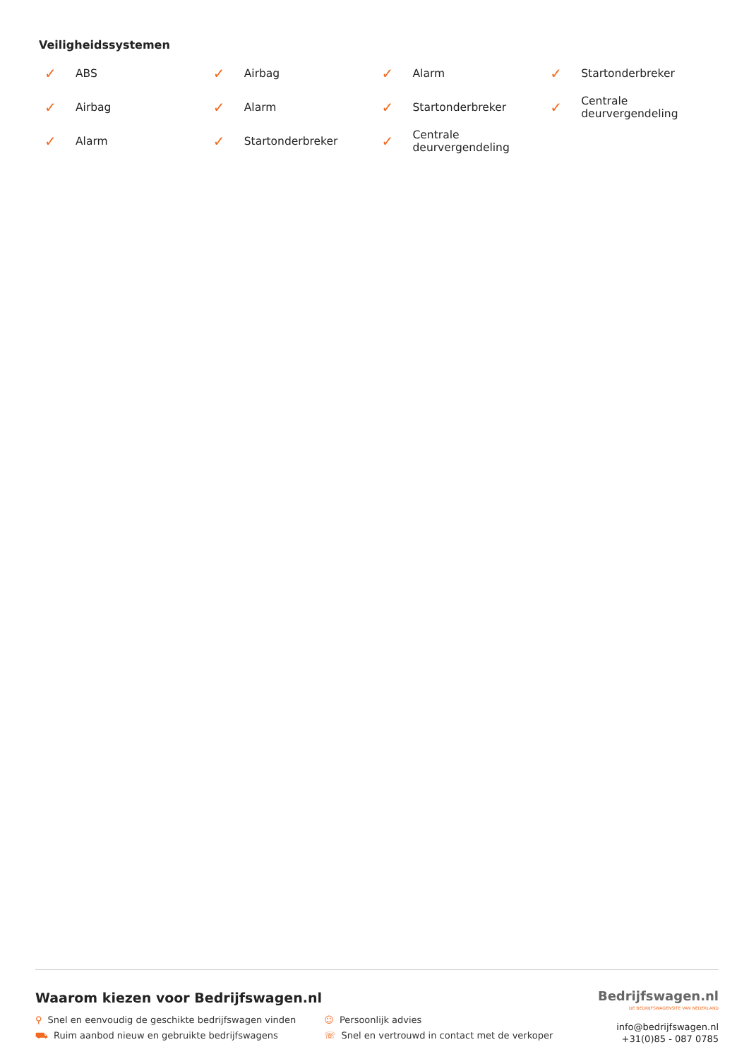Veiligheidssystemen
✓ ABS
✓ Airbag
✓ Alarm
✓ Startonderbreker
✓ Airbag
✓ Alarm
✓ Startonderbreker
✓ Centrale
deurvergendeling
✓ Alarm
✓ Startonderbreker
✓ Centrale
deurvergendeling
Waarom kiezen voor Bedrijfswagen.nl
⚲ Snel en eenvoudig de geschikte bedrijfswagen vinden
⛟ Ruim aanbod nieuw en gebruikte bedrijfswagens
☺ Persoonlijk advies
☏ Snel en vertrouwd in contact met de verkoper
Bedrijfswagen.nl
DE BEDRIJFSWAGENSITE VAN NEDERLAND
info@bedrijfswagen.nl
+31(0)85 - 087 0785